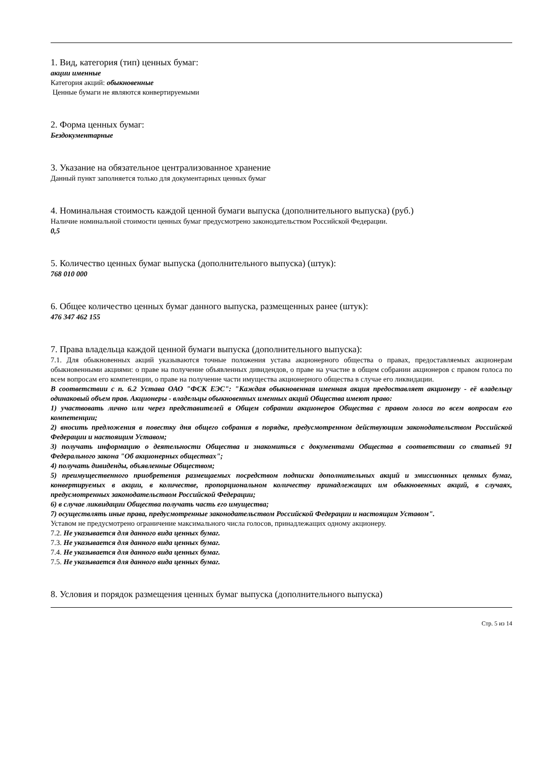1. Вид, категория (тип) ценных бумаг:
акции именные
Категория акций: обыкновенные
Ценные бумаги не являются конвертируемыми
2. Форма ценных бумаг:
Бездокументарные
3. Указание на обязательное централизованное хранение
Данный пункт заполняется только для документарных ценных бумаг
4. Номинальная стоимость каждой ценной бумаги выпуска (дополнительного выпуска) (руб.)
Наличие номинальной стоимости ценных бумаг предусмотрено законодательством Российской Федерации.
0,5
5. Количество ценных бумаг выпуска (дополнительного выпуска) (штук):
768 010 000
6. Общее количество ценных бумаг данного выпуска, размещенных ранее (штук):
476 347 462 155
7. Права владельца каждой ценной бумаги выпуска (дополнительного выпуска):
7.1. Для обыкновенных акций указываются точные положения устава акционерного общества о правах, предоставляемых акционерам обыкновенными акциями: о праве на получение объявленных дивидендов, о праве на участие в общем собрании акционеров с правом голоса по всем вопросам его компетенции, о праве на получение части имущества акционерного общества в случае его ликвидации.
В соответствии с п. 6.2 Устава ОАО "ФСК ЕЭС": "Каждая обыкновенная именная акция предоставляет акционеру - её владельцу одинаковый объем прав. Акционеры - владельцы обыкновенных именных акций Общества имеют право:
1) участвовать лично или через представителей в Общем собрании акционеров Общества с правом голоса по всем вопросам его компетенции;
2) вносить предложения в повестку дня общего собрания в порядке, предусмотренном действующим законодательством Российской Федерации и настоящим Уставом;
3) получать информацию о деятельности Общества и знакомиться с документами Общества в соответствии со статьей 91 Федерального закона "Об акционерных обществах";
4) получать дивиденды, объявленные Обществом;
5) преимущественного приобретения размещаемых посредством подписки дополнительных акций и эмиссионных ценных бумаг, конвертируемых в акции, в количестве, пропорциональном количеству принадлежащих им обыкновенных акций, в случаях, предусмотренных законодательством Российской Федерации;
6) в случае ликвидации Общества получать часть его имущества;
7) осуществлять иные права, предусмотренные законодательством Российской Федерации и настоящим Уставом".
Уставом не предусмотрено ограничение максимального числа голосов, принадлежащих одному акционеру.
7.2. Не указывается для данного вида ценных бумаг.
7.3. Не указывается для данного вида ценных бумаг.
7.4. Не указывается для данного вида ценных бумаг.
7.5. Не указывается для данного вида ценных бумаг.
8. Условия и порядок размещения ценных бумаг выпуска (дополнительного выпуска)
Стр. 5 из 14